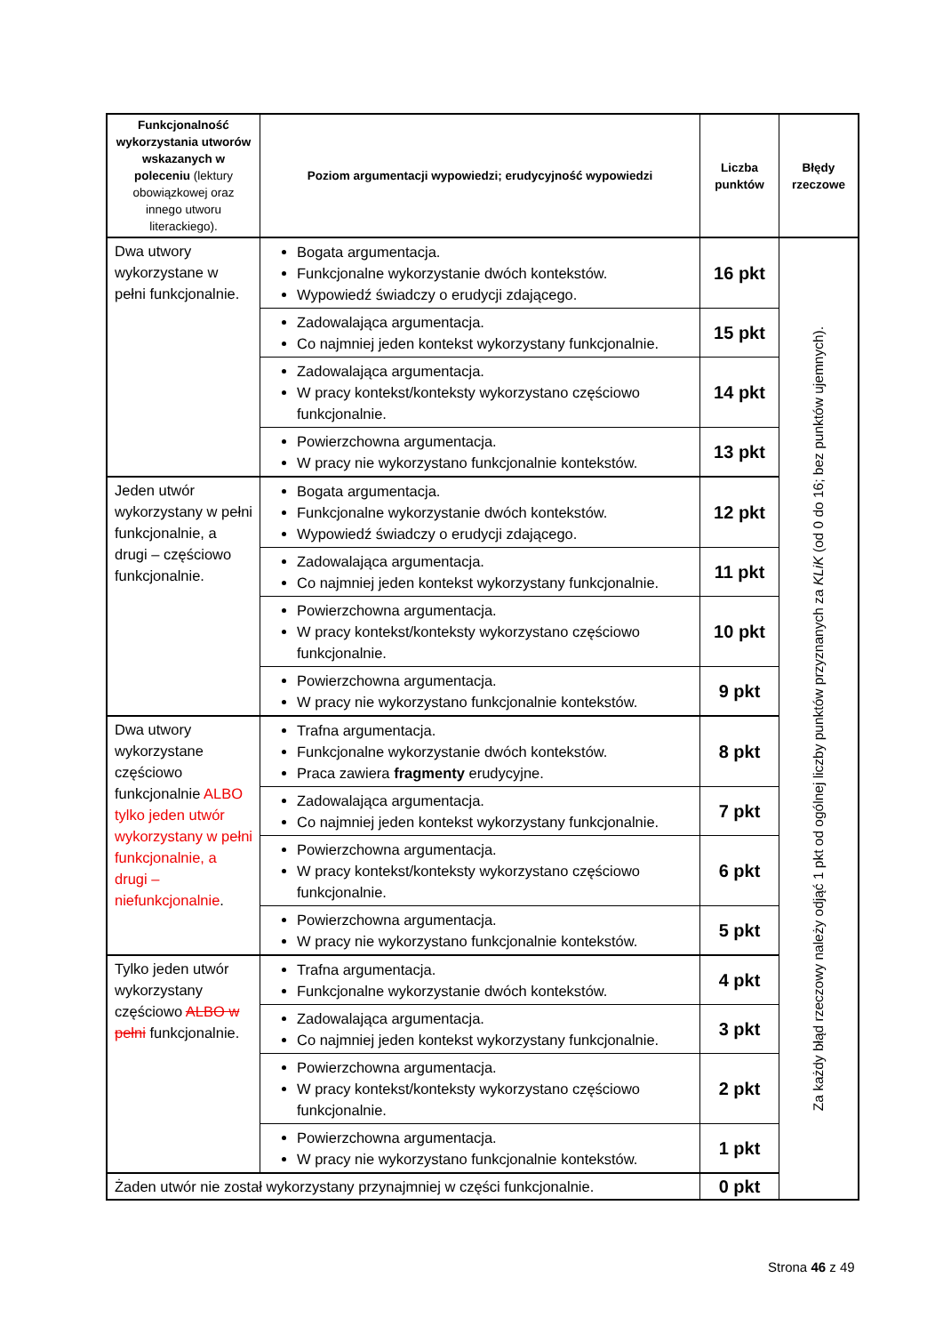| Funkcjonalność wykorzystania utworów wskazanych w poleceniu (lektury obowiązkowej oraz innego utworu literackiego). | Poziom argumentacji wypowiedzi; erudycyjność wypowiedzi | Liczba punktów | Błędy rzeczowe |
| --- | --- | --- | --- |
| Dwa utwory wykorzystane w pełni funkcjonalnie. | Bogata argumentacja. Funkcjonalne wykorzystanie dwóch kontekstów. Wypowiedź świadczy o erudycji zdającego. | 16 pkt | Za każdy błąd rzeczowy należy odjąć 1 pkt od ogólnej liczby punktów przyznanych za KLiK (od 0 do 16; bez punktów ujemnych). |
| | Zadowalająca argumentacja. Co najmniej jeden kontekst wykorzystany funkcjonalnie. | 15 pkt | |
| | Zadowalająca argumentacja. W pracy kontekst/konteksty wykorzystano częściowo funkcjonalnie. | 14 pkt | |
| | Powierzchowna argumentacja. W pracy nie wykorzystano funkcjonalnie kontekstów. | 13 pkt | |
| Jeden utwór wykorzystany w pełni funkcjonalnie, a drugi – częściowo funkcjonalnie. | Bogata argumentacja. Funkcjonalne wykorzystanie dwóch kontekstów. Wypowiedź świadczy o erudycji zdającego. | 12 pkt | |
| | Zadowalająca argumentacja. Co najmniej jeden kontekst wykorzystany funkcjonalnie. | 11 pkt | |
| | Powierzchowna argumentacja. W pracy kontekst/konteksty wykorzystano częściowo funkcjonalnie. | 10 pkt | |
| | Powierzchowna argumentacja. W pracy nie wykorzystano funkcjonalnie kontekstów. | 9 pkt | |
| Dwa utwory wykorzystane częściowo funkcjonalnie ALBO tylko jeden utwór wykorzystany w pełni funkcjonalnie, a drugi – niefunkcjonalnie . | Trafna argumentacja. Funkcjonalne wykorzystanie dwóch kontekstów. Praca zawiera fragmenty erudycyjne. | 8 pkt | |
| | Zadowalająca argumentacja. Co najmniej jeden kontekst wykorzystany funkcjonalnie. | 7 pkt | |
| | Powierzchowna argumentacja. W pracy kontekst/konteksty wykorzystano częściowo funkcjonalnie. | 6 pkt | |
| | Powierzchowna argumentacja. W pracy nie wykorzystano funkcjonalnie kontekstów. | 5 pkt | |
| Tylko jeden utwór wykorzystany częściowo ALBO w pełni funkcjonalnie. | Trafna argumentacja. Funkcjonalne wykorzystanie dwóch kontekstów. | 4 pkt | |
| | Zadowalająca argumentacja. Co najmniej jeden kontekst wykorzystany funkcjonalnie. | 3 pkt | |
| | Powierzchowna argumentacja. W pracy kontekst/konteksty wykorzystano częściowo funkcjonalnie. | 2 pkt | |
| | Powierzchowna argumentacja. W pracy nie wykorzystano funkcjonalnie kontekstów. | 1 pkt | |
| Żaden utwór nie został wykorzystany przynajmniej w części funkcjonalnie. | | 0 pkt | |
Strona 46 z 49